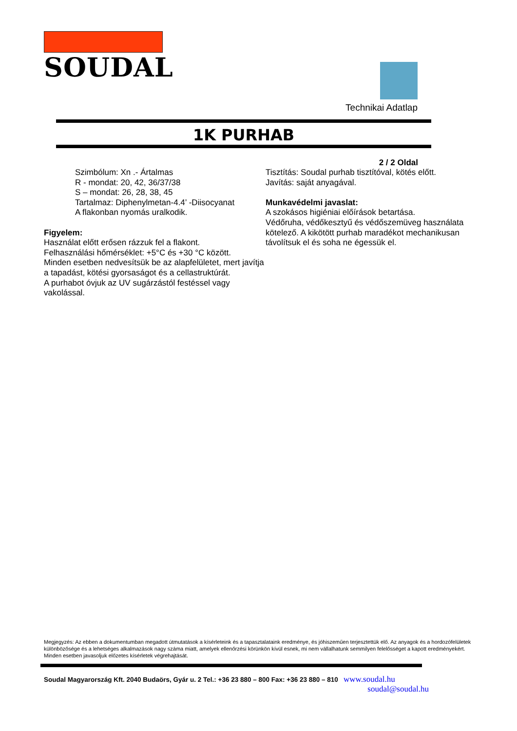SOUDAL
Technikai Adatlap
1K PURHAB
2 / 2 Oldal
Szimbólum: Xn .- Ártalmas
R - mondat: 20, 42, 36/37/38
S – mondat: 26, 28, 38, 45
Tartalmaz: Diphenylmetan-4.4’ -Diisocyanat
A flakonban nyomás uralkodik.
Figyelem:
Használat előtt erősen rázzuk fel a flakont.
Felhasználási hőmérséklet: +5°C és +30 °C között.
Minden esetben nedvesítsük be az alapfelületet, mert javítja a tapadást, kötési gyorsaságot és a cellastruktúrát.
A purhabot óvjuk az UV sugárzástól festéssel vagy vakolással.
Tisztítás: Soudal purhab tisztítóval, kötés előtt.
Javítás: saját anyagával.
Munkavédelmi javaslat:
A szokásos higiéniai előírások betartása.
Védőruha, védőkesztyű és védőszemüveg használata kötelező. A kikötött purhab maradékot mechanikusan távolítsuk el és soha ne égessük el.
Megjegyzés: Az ebben a dokumentumban megadott útmutatások a kísérleteink és a tapasztalataink eredménye, és jóhiszeműen terjesztettük elő. Az anyagok és a hordozófelületek különbözősége és a lehetséges alkalmazások nagy száma miatt, amelyek ellenőrzési körünkön kívül esnek, mi nem vállalhatunk semmilyen felelősséget a kapott eredményekért. Minden esetben javasoljuk előzetes kísérletek végrehajtását.
Soudal Magyarország Kft. 2040 Budaörs, Gyár u. 2 Tel.: +36 23 880 – 800 Fax: +36 23 880 – 810 www.soudal.hu
soudal@soudal.hu